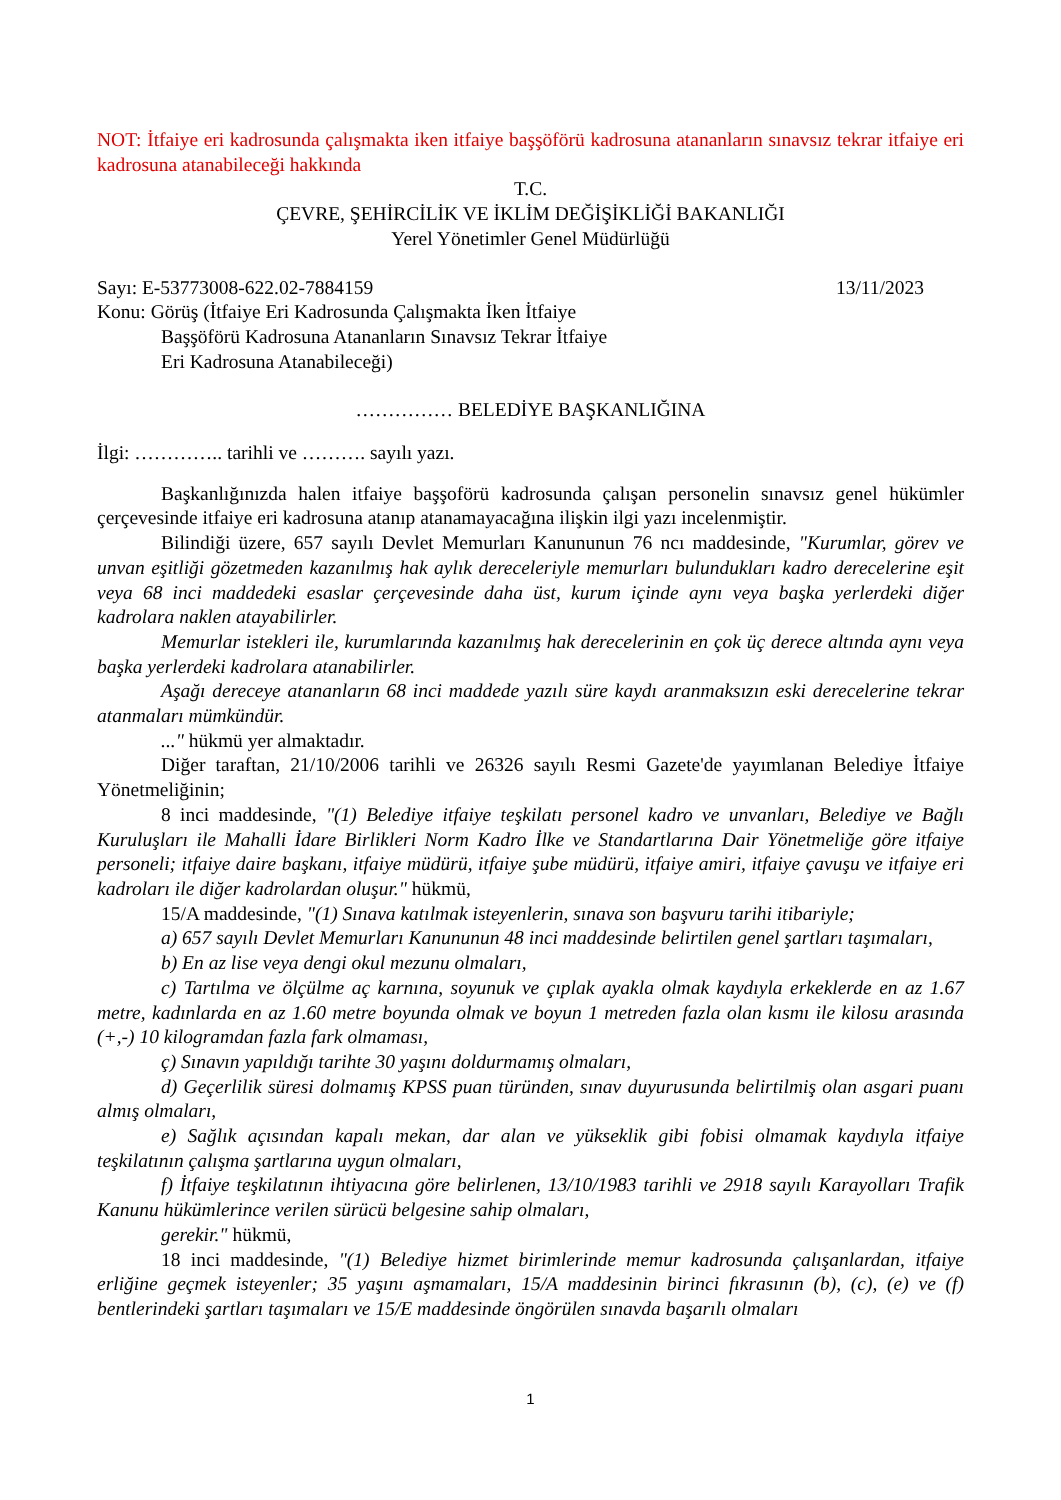NOT: İtfaiye eri kadrosunda çalışmakta iken itfaiye başşöförü kadrosuna atananların sınavsız tekrar itfaiye eri kadrosuna atanabileceği hakkında
T.C.
ÇEVRE, ŞEHİRCİLİK VE İKLİM DEĞİŞİKLİĞİ BAKANLIĞI
Yerel Yönetimler Genel Müdürlüğü
Sayı: E-53773008-622.02-7884159 13/11/2023
Konu: Görüş (İtfaiye Eri Kadrosunda Çalışmakta İken İtfaiye
Başşöförü Kadrosuna Atananların Sınavsız Tekrar İtfaiye
Eri Kadrosuna Atanabileceği)
…………… BELEDİYE BAŞKANLIĞINA
İlgi: ………….. tarihli ve ………. sayılı yazı.
Başkanlığınızda halen itfaiye başşoförü kadrosunda çalışan personelin sınavsız genel hükümler çerçevesinde itfaiye eri kadrosuna atanıp atanamayacağına ilişkin ilgi yazı incelenmiştir.
Bilindiği üzere, 657 sayılı Devlet Memurları Kanununun 76 ncı maddesinde, "Kurumlar, görev ve unvan eşitliği gözetmeden kazanılmış hak aylık dereceleriyle memurları bulundukları kadro derecelerine eşit veya 68 inci maddedeki esaslar çerçevesinde daha üst, kurum içinde aynı veya başka yerlerdeki diğer kadrolara naklen atayabilirler.
Memurlar istekleri ile, kurumlarında kazanılmış hak derecelerinin en çok üç derece altında aynı veya başka yerlerdeki kadrolara atanabilirler.
Aşağı dereceye atananların 68 inci maddede yazılı süre kaydı aranmaksızın eski derecelerine tekrar atanmaları mümkündür.
..." hükmü yer almaktadır.
Diğer taraftan, 21/10/2006 tarihli ve 26326 sayılı Resmi Gazete'de yayımlanan Belediye İtfaiye Yönetmeliğinin;
8 inci maddesinde, "(1) Belediye itfaiye teşkilatı personel kadro ve unvanları, Belediye ve Bağlı Kuruluşları ile Mahalli İdare Birlikleri Norm Kadro İlke ve Standartlarına Dair Yönetmeliğe göre itfaiye personeli; itfaiye daire başkanı, itfaiye müdürü, itfaiye şube müdürü, itfaiye amiri, itfaiye çavuşu ve itfaiye eri kadroları ile diğer kadrolardan oluşur." hükmü,
15/A maddesinde, "(1) Sınava katılmak isteyenlerin, sınava son başvuru tarihi itibariyle;
a) 657 sayılı Devlet Memurları Kanununun 48 inci maddesinde belirtilen genel şartları taşımaları,
b) En az lise veya dengi okul mezunu olmaları,
c) Tartılma ve ölçülme aç karnına, soyunuk ve çıplak ayakla olmak kaydıyla erkeklerde en az 1.67 metre, kadınlarda en az 1.60 metre boyunda olmak ve boyun 1 metreden fazla olan kısmı ile kilosu arasında (+,-) 10 kilogramdan fazla fark olmaması,
ç) Sınavın yapıldığı tarihte 30 yaşını doldurmamış olmaları,
d) Geçerlilik süresi dolmamış KPSS puan türünden, sınav duyurusunda belirtilmiş olan asgari puanı almış olmaları,
e) Sağlık açısından kapalı mekan, dar alan ve yükseklik gibi fobisi olmamak kaydıyla itfaiye teşkilatının çalışma şartlarına uygun olmaları,
f) İtfaiye teşkilatının ihtiyacına göre belirlenen, 13/10/1983 tarihli ve 2918 sayılı Karayolları Trafik Kanunu hükümlerince verilen sürücü belgesine sahip olmaları,
gerekir." hükmü,
18 inci maddesinde, "(1) Belediye hizmet birimlerinde memur kadrosunda çalışanlardan, itfaiye erliğine geçmek isteyenler; 35 yaşını aşmamaları, 15/A maddesinin birinci fıkrasının (b), (c), (e) ve (f) bentlerindeki şartları taşımaları ve 15/E maddesinde öngörülen sınavda başarılı olmaları
1